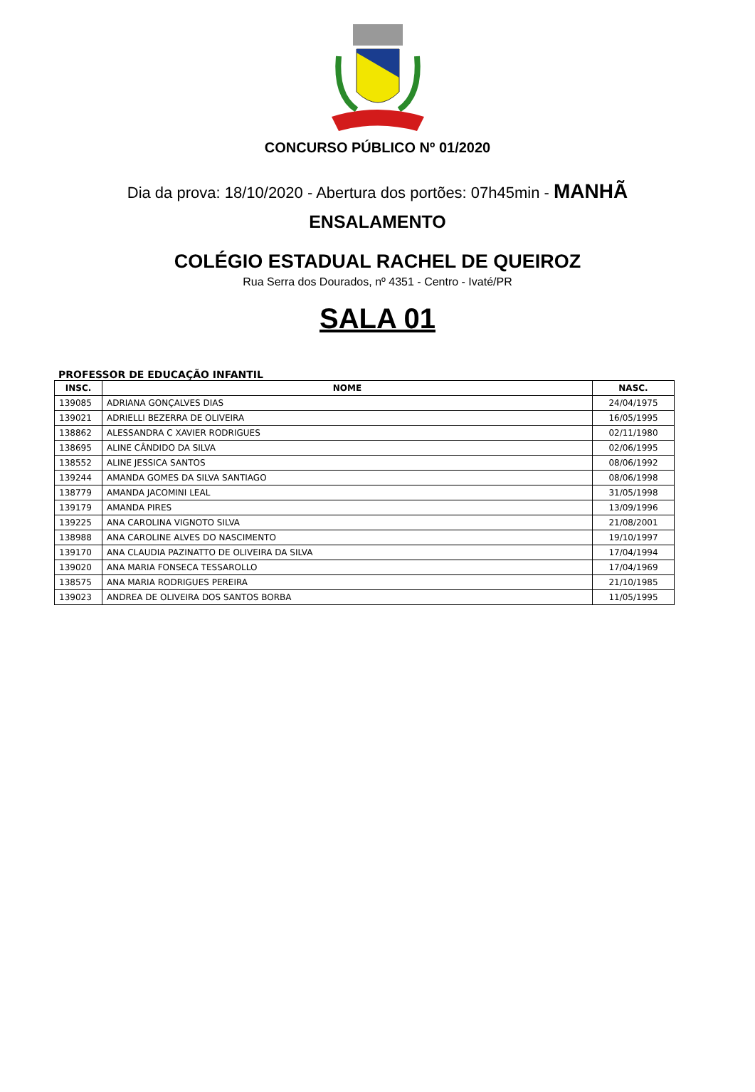CONCURSO PÚBLICO Nº 01/2020
Dia da prova: 18/10/2020 - Abertura dos portões: 07h45min - MANHÃ
ENSALAMENTO
COLÉGIO ESTADUAL RACHEL DE QUEIROZ
Rua Serra dos Dourados, nº 4351 - Centro - Ivaté/PR
SALA 01
PROFESSOR DE EDUCAÇÃO INFANTIL
| INSC. | NOME | NASC. |
| --- | --- | --- |
| 139085 | ADRIANA GONÇALVES DIAS | 24/04/1975 |
| 139021 | ADRIELLI BEZERRA DE OLIVEIRA | 16/05/1995 |
| 138862 | ALESSANDRA C XAVIER RODRIGUES | 02/11/1980 |
| 138695 | ALINE CÂNDIDO DA SILVA | 02/06/1995 |
| 138552 | ALINE JESSICA SANTOS | 08/06/1992 |
| 139244 | AMANDA GOMES DA SILVA SANTIAGO | 08/06/1998 |
| 138779 | AMANDA JACOMINI LEAL | 31/05/1998 |
| 139179 | AMANDA PIRES | 13/09/1996 |
| 139225 | ANA CAROLINA VIGNOTO SILVA | 21/08/2001 |
| 138988 | ANA CAROLINE ALVES DO NASCIMENTO | 19/10/1997 |
| 139170 | ANA CLAUDIA PAZINATTO DE OLIVEIRA DA SILVA | 17/04/1994 |
| 139020 | ANA MARIA FONSECA TESSAROLLO | 17/04/1969 |
| 138575 | ANA MARIA RODRIGUES PEREIRA | 21/10/1985 |
| 139023 | ANDREA DE OLIVEIRA DOS SANTOS BORBA | 11/05/1995 |